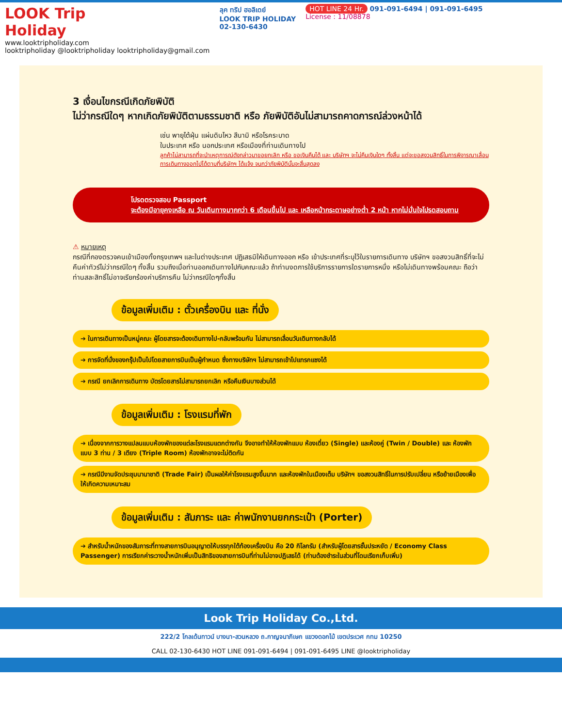LOOK Trip Holiday
www.looktripholiday.com
looktripholiday @looktripholiday looktripholiday@gmail.com
ลุค ทริป ฮอลิเดย์
LOOK TRIP HOLIDAY
02-130-6430
HOT LINE 24 Hr. 091-091-6494 | 091-091-6495
License : 11/08878
3 เงื่อนไขกรณีเกิดภัยพิบัติ
ไม่ว่ากรณีใดๆ หากเกิดภัยพิบัติตามธรรมชาติ หรือ ภัยพิบัติอันไม่สามารถคาดการณ์ล่วงหน้าได้
เช่น พายุไต้ฝุ่น แผ่นดินไหว สึนามิ หรือโรคระบาด
ในประเทศ หรือ นอกประเทศ หรือเมืองที่ท่านเดินทางไป
ลูกค้าไม่สามารถที่จะนำเหตุการณ์ดังกล่าวมาขอยกเลิก หรือ ขอเงินคืนได้ และ บริษัทฯ จะไม่คืนเงินใดๆ ทั้งสิ้น แต่จะขอสงวนสิทธิ์ในการพิจารณาเลื่อนการเดินทางออกไปได้ตามที่บริษัทฯ ได้แจ้ง จนกว่าภัยพิบัตินั้นจะสิ้นสุดลง
โปรดตรวจสอบ Passport
จะต้องมีอายุคงเหลือ ณ วันเดินทางมากกว่า 6 เดือนขึ้นไป และ เหลือหน้ากระดาษอย่างต่ำ 2 หน้า หากไม่มั่นใจโปรดสอบถาม
⚠ หมายเหตุ
กรณีที่กองตรวจคนเข้าเมืองทั้งกรุงเทพฯ และในต่างประเทศ ปฏิเสธมิให้เดินทางออก หรือ เข้าประเทศที่ระบุไว้ในรายการเดินทาง บริษัทฯ ขอสงวนสิทธิ์ที่จะไม่คืนค่าทัวร์ไม่ว่ากรณีใดๆ ทั้งสิ้น รวมถึงเมื่อท่านออกเดินทางไปกับคณะแล้ว ถ้าท่านงดการใช้บริการรายการใดรายการหนึ่ง หรือไม่เดินทางพร้อมคณะ ถือว่าท่านสละสิทธิ์ไม่อาจเรียกร้องค่าบริการคืน ไม่ว่ากรณีใดๆทั้งสิ้น
ข้อมูลเพิ่มเติม : ตั๋วเครื่องบิน และ ที่นั่ง
➔ ในการเดินทางเป็นหมู่คณะ ผู้โดยสารจะต้องเดินทางไป-กลับพร้อมกัน ไม่สามารถเลื่อนวันเดินทางกลับได้
➔ การจัดที่นั่งของกรุ๊ปเป็นไปโดยสายการบินเป็นผู้กำหนด ซึ่งทางบริษัทฯ ไม่สามารถเข้าไปแทรกแซงได้
➔ กรณี ยกเลิกการเดินทาง บัตรโดยสารไม่สามารถยกเลิก หรือคืนเงินบางส่วนได้
ข้อมูลเพิ่มเติม : โรงแรมที่พัก
➔ เนื่องจากการวางแปลนแบบห้องพักของแต่ละโรงแรมแตกต่างกัน จึงอาจทำให้ห้องพักแบบ ห้องเดี่ยว (Single) และห้องคู่ (Twin / Double) และ ห้องพักแบบ 3 ท่าน / 3 เตียง (Triple Room) ห้องพักอาจจะไม่ติดกัน
➔ กรณีมีงานจัดประชุมนานาชาติ (Trade Fair) เป็นผลให้ค่าโรงแรมสูงขึ้นมาก และห้องพักในเมืองเต็ม บริษัทฯ ขอสงวนสิทธิ์ในการปรับเปลี่ยน หรือย้ายเมืองเพื่อให้เกิดความเหมาะสม
ข้อมูลเพิ่มเติม : สัมภาระ และ ค่าพนักงานยกกระเป๋า (Porter)
➔ สำหรับน้ำหนักของสัมภาระที่ทางสายการบินอนุญาตให้บรรทุกใต้ท้องเครื่องบิน คือ 20 กิโลกรัม (สำหรับผู้โดยสารชั้นประหยัด / Economy Class Passenger) การเรียกค่าระวางน้ำหนักเพิ่มเป็นสิทธิของสายการบินที่ท่านไม่อาจปฏิเสธได้ (ท่านต้องชำระในส่วนที่โดนเรียกเก็บเพิ่ม)
Look Trip Holiday Co.,Ltd.
222/2 โกลเด้นทาวน์ บางนา-สวนหลวง ถ.กาญจนาภิเษก แขวงดอกไม้ เขตประเวศ กทม 10250
CALL 02-130-6430 HOT LINE 091-091-6494 | 091-091-6495 LINE @looktripholiday